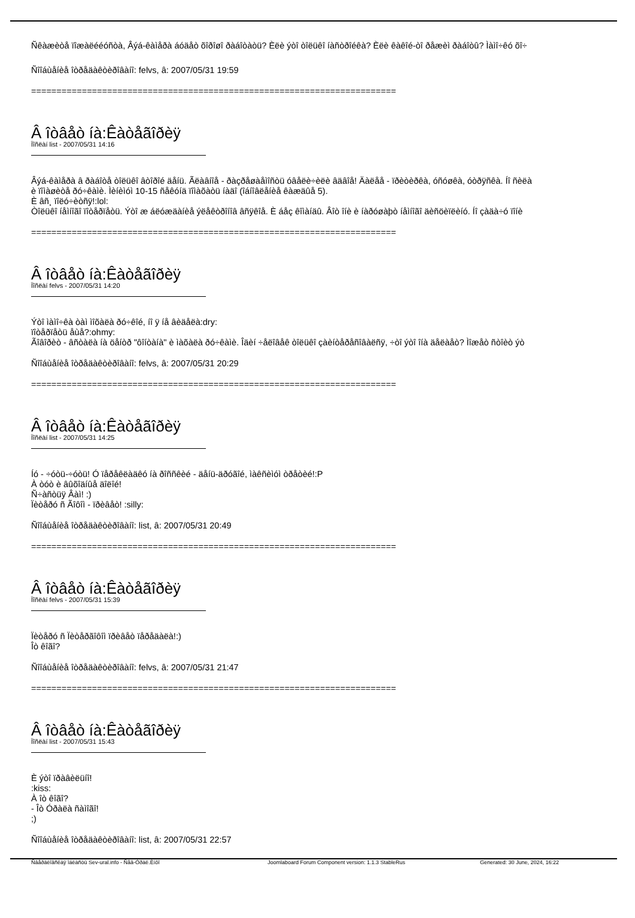Ñêàæèòå ïîæàëééóñòà, Âýá-êàìåðà áóäåò õîðîøî ðàáîòàòü? Èëè ýòî òîëüêî íàñòðîéêà? Èëè êàêîé-òî ðåæèì ðàáîòû? Ìàìî÷êó õî÷
Ñîîáùåíèå îòðåäàêòèðîâàíî: felvs, â: 2007/05/31 19:59
========================================================================
Â îòâåò íà:Êàòåãîðèÿ
Ïîñëàí list - 2007/05/31 14:16
Âýá-êàìåðà â ðàáîòå òîëüêî âòîðîé äåíü. Ãëàâíîå - ðàçðåøàåìîñòü óâåëè÷èëè âäâîå! Äàëåå - ïðèòèðêà, óñóøêà, óòðÿñêà. Íî ñèëà
è ïîìàøèòå ðó÷êàìè. Ìèíèìóì 10-15 ñåêóíä ïîìàõàòü íàäî (îáíîâëåíèå êàæäûå 5).
È âñ¸ ïîëó÷èòñÿ!:lol:
Òîëüêî íåìíîãî ïîòåðïåòü. Ýòî æ áëóæäàíèå ýëåêòðîíîâ âñÿêîå. È áåç êîìàíäû. Âîò îíè è íàðóøàþò íåìíîãî äèñöèïëèíó. Íî çàäà÷ó ïîíè
========================================================================
Â îòâåò íà:Êàòåãîðèÿ
Ïîñëàí felvs - 2007/05/31 14:20
Ýòî ìàìî÷êà òàì ìîõàëà ðó÷êîé, íî ÿ íå âèäåëà:dry:
ïîòåðïåòü åùå?:ohmy:
Ãîâîðèò - âñòàëà íà öåíòð "ôîíòàíà" è ìàõàëà ðó÷êàìè. Îäèí ÷åëîâåê òîëüêî çàèíòåðåñîâàëñÿ, ÷òî ýòî îíà äåëàåò? Ìîæåò ñòîèò ýò
Ñîîáùåíèå îòðåäàêòèðîâàíî: felvs, â: 2007/05/31 20:29
========================================================================
Â îòâåò íà:Êàòåãîðèÿ
Ïîñëàí list - 2007/05/31 14:25
Íó - ÷óòü-÷óòü! Ó ïåðåêëàäêó íà ðîññêèé - äåíü-äðóãîé, ìàêñèìóì òðåòèé!:P
À òóò è âûõîäíûå äîëîé!
Ñ÷àñòüÿ Âàì! :)
Ïèòåðó ñ Ãîôîì - ïðèâåò! :silly:
Ñîîáùåíèå îòðåäàêòèðîâàíî: list, â: 2007/05/31 20:49
========================================================================
Â îòâåò íà:Êàòåãîðèÿ
Ïîñëàí felvs - 2007/05/31 15:39
Ïèòåðó ñ Ïèòåðãîôîì ïðèâåò ïåðåäàëà!:)
Îò êîãî?
Ñîîáùåíèå îòðåäàêòèðîâàíî: felvs, â: 2007/05/31 21:47
========================================================================
Â îòâåò íà:Êàòåãîðèÿ
Ïîñëàí list - 2007/05/31 15:43
È ýòî ïðàâèëüíî!
:kiss:
À îò êîãî?
- Îò Óðàëà ñàìîãî!
;)
Ñîîáùåíèå îòðåäàêòèðîâàíî: list, â: 2007/05/31 22:57
Ñâåðäëîâñêàÿ îáëàñòü Sev-ural.info - Ñåâ-Óðàë.Èíôî Joomlaboard Forum Component version: 1.1.3 StableRus Generated: 30 June, 2024, 16:22